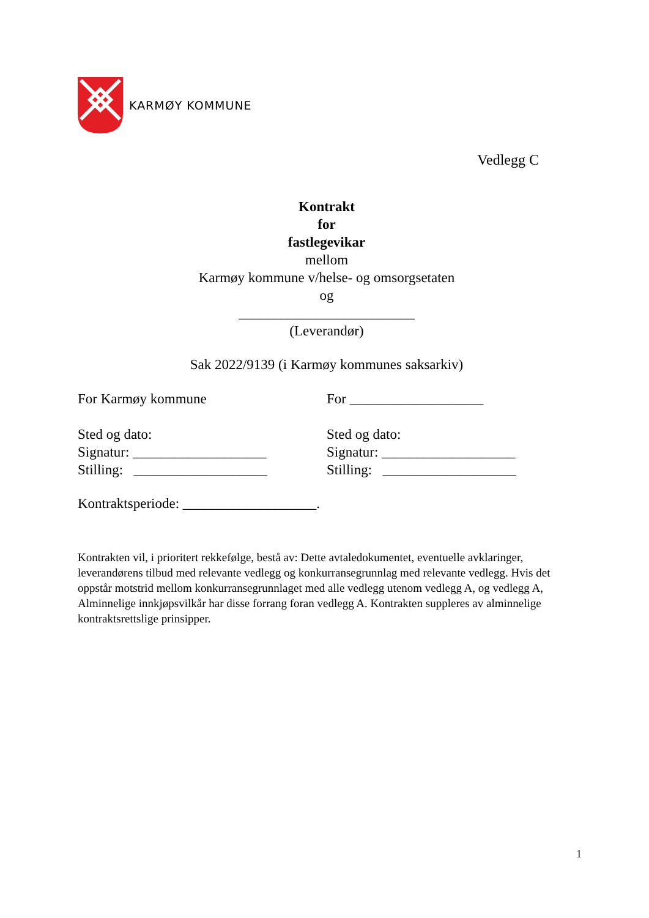KARMØY KOMMUNE
Vedlegg C
Kontrakt
for
fastlegevikar
mellom
Karmøy kommune v/helse- og omsorgsetaten
og
_________________________
(Leverandør)
Sak 2022/9139 (i Karmøy kommunes saksarkiv)
For Karmøy kommune
Sted og dato:
Signatur: ___________________
Stilling: ___________________
For ___________________
Sted og dato:
Signatur: ___________________
Stilling: ___________________
Kontraktsperiode: ___________________.
Kontrakten vil, i prioritert rekkefølge, bestå av: Dette avtaledokumentet, eventuelle avklaringer, leverandørens tilbud med relevante vedlegg og konkurransegrunnlag med relevante vedlegg. Hvis det oppstår motstrid mellom konkurransegrunnlaget med alle vedlegg utenom vedlegg A, og vedlegg A, Alminnelige innkjøpsvilkår har disse forrang foran vedlegg A. Kontrakten suppleres av alminnelige kontraktsrettslige prinsipper.
1